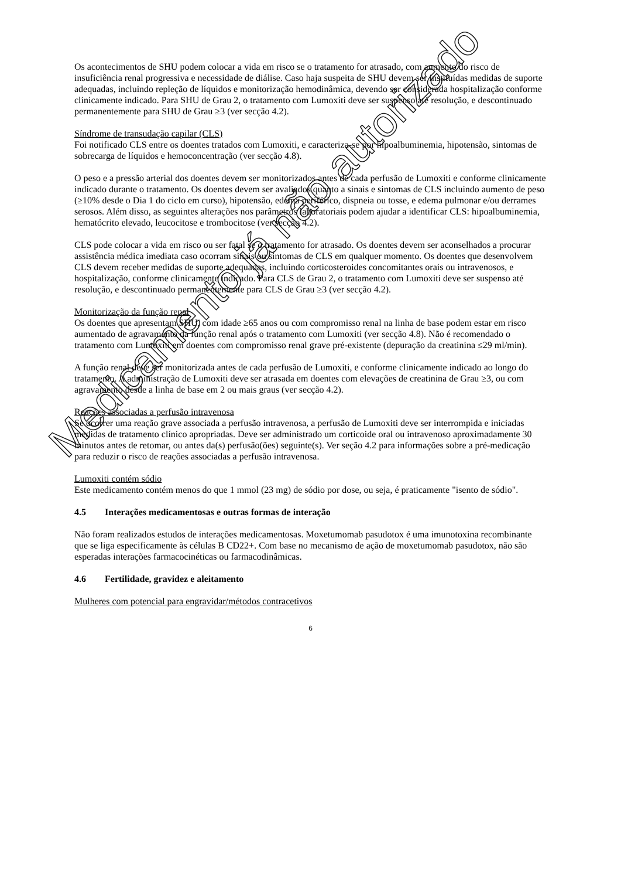Os acontecimentos de SHU podem colocar a vida em risco se o tratamento for atrasado, com aumento do risco de insuficiência renal progressiva e necessidade de diálise. Caso haja suspeita de SHU devem ser instituídas medidas de suporte adequadas, incluindo repleção de líquidos e monitorização hemodinâmica, devendo ser considerada hospitalização conforme clinicamente indicado. Para SHU de Grau 2, o tratamento com Lumoxiti deve ser suspenso até resolução, e descontinuado permanentemente para SHU de Grau ≥3 (ver secção 4.2).
Síndrome de transudação capilar (CLS)
Foi notificado CLS entre os doentes tratados com Lumoxiti, e caracteriza-se por hipoalbuminemia, hipotensão, sintomas de sobrecarga de líquidos e hemoconcentração (ver secção 4.8).
O peso e a pressão arterial dos doentes devem ser monitorizados antes de cada perfusão de Lumoxiti e conforme clinicamente indicado durante o tratamento. Os doentes devem ser avaliados quanto a sinais e sintomas de CLS incluindo aumento de peso (≥10% desde o Dia 1 do ciclo em curso), hipotensão, edema periférico, dispneia ou tosse, e edema pulmonar e/ou derrames serosos. Além disso, as seguintes alterações nos parâmetros laboratoriais podem ajudar a identificar CLS: hipoalbuminemia, hematócrito elevado, leucocitose e trombocitose (ver secção 4.2).
CLS pode colocar a vida em risco ou ser fatal se o tratamento for atrasado. Os doentes devem ser aconselhados a procurar assistência médica imediata caso ocorram sinais ou sintomas de CLS em qualquer momento. Os doentes que desenvolvem CLS devem receber medidas de suporte adequadas, incluindo corticosteroides concomitantes orais ou intravenosos, e hospitalização, conforme clinicamente indicado. Para CLS de Grau 2, o tratamento com Lumoxiti deve ser suspenso até resolução, e descontinuado permanentemente para CLS de Grau ≥3 (ver secção 4.2).
Monitorização da função renal
Os doentes que apresentam SHU, com idade ≥65 anos ou com compromisso renal na linha de base podem estar em risco aumentado de agravamento da função renal após o tratamento com Lumoxiti (ver secção 4.8). Não é recomendado o tratamento com Lumoxiti em doentes com compromisso renal grave pré-existente (depuração da creatinina ≤29 ml/min).
A função renal deve ser monitorizada antes de cada perfusão de Lumoxiti, e conforme clinicamente indicado ao longo do tratamento. A administração de Lumoxiti deve ser atrasada em doentes com elevações de creatinina de Grau ≥3, ou com agravamento desde a linha de base em 2 ou mais graus (ver secção 4.2).
Reações associadas a perfusão intravenosa
Se ocorrer uma reação grave associada a perfusão intravenosa, a perfusão de Lumoxiti deve ser interrompida e iniciadas medidas de tratamento clínico apropriadas. Deve ser administrado um corticoide oral ou intravenoso aproximadamente 30 minutos antes de retomar, ou antes da(s) perfusão(ões) seguinte(s). Ver seção 4.2 para informações sobre a pré-medicação para reduzir o risco de reações associadas a perfusão intravenosa.
Lumoxiti contém sódio
Este medicamento contém menos do que 1 mmol (23 mg) de sódio por dose, ou seja, é praticamente "isento de sódio".
4.5 Interações medicamentosas e outras formas de interação
Não foram realizados estudos de interações medicamentosas. Moxetumomab pasudotox é uma imunotoxina recombinante que se liga especificamente às células B CD22+. Com base no mecanismo de ação de moxetumomab pasudotox, não são esperadas interações farmacocinéticas ou farmacodinâmicas.
4.6 Fertilidade, gravidez e aleitamento
Mulheres com potencial para engravidar/métodos contracetivos
6
Medicamento já não autorizado